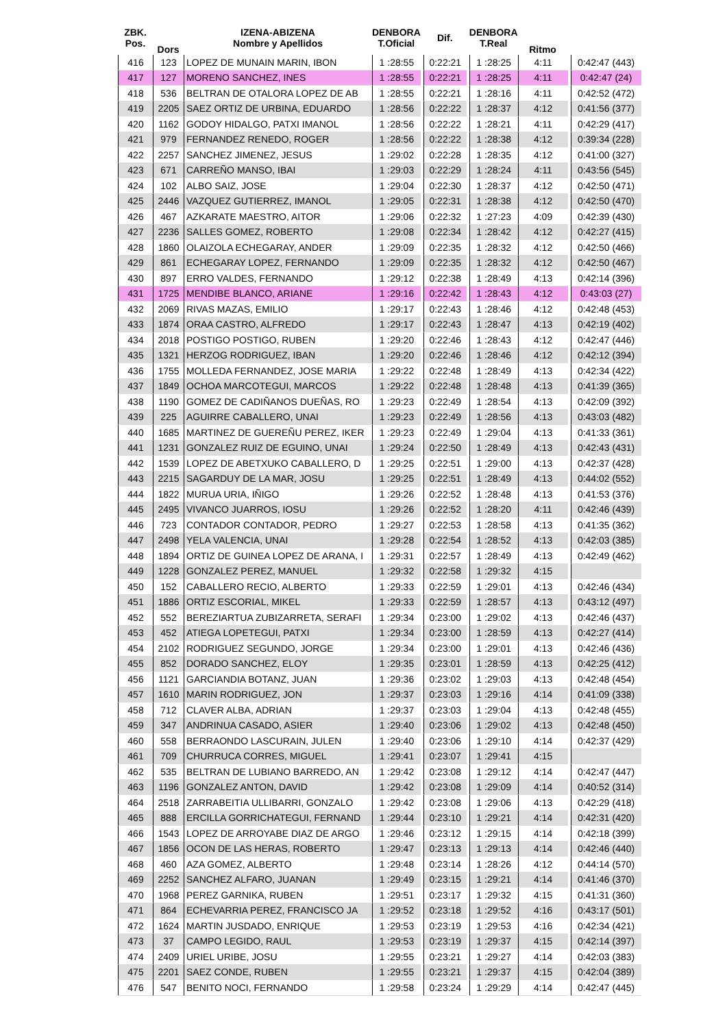| ZBK. Pos. | Dors | IZENA-ABIZENA Nombre y Apellidos | DENBORA T.Oficial | | Dif. | | DENBORA T.Real | Ritmo | | |
| --- | --- | --- | --- | --- | --- | --- | --- | --- | --- | --- |
| 416 | 123 | LOPEZ DE MUNAIN MARIN, IBON | 1 :28:55 | | 0:22:21 | | 1 :28:25 | 4:11 | | 0:42:47 (443) |
| 417 | 127 | MORENO SANCHEZ, INES | 1 :28:55 | | 0:22:21 | | 1 :28:25 | 4:11 | | 0:42:47 (24) |
| 418 | 536 | BELTRAN DE OTALORA LOPEZ DE AB | 1 :28:55 | | 0:22:21 | | 1 :28:16 | 4:11 | | 0:42:52 (472) |
| 419 | 2205 | SAEZ ORTIZ DE URBINA, EDUARDO | 1 :28:56 | | 0:22:22 | | 1 :28:37 | 4:12 | | 0:41:56 (377) |
| 420 | 1162 | GODOY HIDALGO, PATXI IMANOL | 1 :28:56 | | 0:22:22 | | 1 :28:21 | 4:11 | | 0:42:29 (417) |
| 421 | 979 | FERNANDEZ RENEDO, ROGER | 1 :28:56 | | 0:22:22 | | 1 :28:38 | 4:12 | | 0:39:34 (228) |
| 422 | 2257 | SANCHEZ JIMENEZ, JESUS | 1 :29:02 | | 0:22:28 | | 1 :28:35 | 4:12 | | 0:41:00 (327) |
| 423 | 671 | CARREÑO MANSO, IBAI | 1 :29:03 | | 0:22:29 | | 1 :28:24 | 4:11 | | 0:43:56 (545) |
| 424 | 102 | ALBO SAIZ, JOSE | 1 :29:04 | | 0:22:30 | | 1 :28:37 | 4:12 | | 0:42:50 (471) |
| 425 | 2446 | VAZQUEZ GUTIERREZ, IMANOL | 1 :29:05 | | 0:22:31 | | 1 :28:38 | 4:12 | | 0:42:50 (470) |
| 426 | 467 | AZKARATE MAESTRO, AITOR | 1 :29:06 | | 0:22:32 | | 1 :27:23 | 4:09 | | 0:42:39 (430) |
| 427 | 2236 | SALLES GOMEZ, ROBERTO | 1 :29:08 | | 0:22:34 | | 1 :28:42 | 4:12 | | 0:42:27 (415) |
| 428 | 1860 | OLAIZOLA ECHEGARAY, ANDER | 1 :29:09 | | 0:22:35 | | 1 :28:32 | 4:12 | | 0:42:50 (466) |
| 429 | 861 | ECHEGARAY LOPEZ, FERNANDO | 1 :29:09 | | 0:22:35 | | 1 :28:32 | 4:12 | | 0:42:50 (467) |
| 430 | 897 | ERRO VALDES, FERNANDO | 1 :29:12 | | 0:22:38 | | 1 :28:49 | 4:13 | | 0:42:14 (396) |
| 431 | 1725 | MENDIBE BLANCO, ARIANE | 1 :29:16 | | 0:22:42 | | 1 :28:43 | 4:12 | | 0:43:03 (27) |
| 432 | 2069 | RIVAS MAZAS, EMILIO | 1 :29:17 | | 0:22:43 | | 1 :28:46 | 4:12 | | 0:42:48 (453) |
| 433 | 1874 | ORAA CASTRO, ALFREDO | 1 :29:17 | | 0:22:43 | | 1 :28:47 | 4:13 | | 0:42:19 (402) |
| 434 | 2018 | POSTIGO POSTIGO, RUBEN | 1 :29:20 | | 0:22:46 | | 1 :28:43 | 4:12 | | 0:42:47 (446) |
| 435 | 1321 | HERZOG RODRIGUEZ, IBAN | 1 :29:20 | | 0:22:46 | | 1 :28:46 | 4:12 | | 0:42:12 (394) |
| 436 | 1755 | MOLLEDA FERNANDEZ, JOSE MARIA | 1 :29:22 | | 0:22:48 | | 1 :28:49 | 4:13 | | 0:42:34 (422) |
| 437 | 1849 | OCHOA MARCOTEGUI, MARCOS | 1 :29:22 | | 0:22:48 | | 1 :28:48 | 4:13 | | 0:41:39 (365) |
| 438 | 1190 | GOMEZ DE CADIÑANOS DUEÑAS, RO | 1 :29:23 | | 0:22:49 | | 1 :28:54 | 4:13 | | 0:42:09 (392) |
| 439 | 225 | AGUIRRE CABALLERO, UNAI | 1 :29:23 | | 0:22:49 | | 1 :28:56 | 4:13 | | 0:43:03 (482) |
| 440 | 1685 | MARTINEZ DE GUEREÑU PEREZ, IKER | 1 :29:23 | | 0:22:49 | | 1 :29:04 | 4:13 | | 0:41:33 (361) |
| 441 | 1231 | GONZALEZ RUIZ DE EGUINO, UNAI | 1 :29:24 | | 0:22:50 | | 1 :28:49 | 4:13 | | 0:42:43 (431) |
| 442 | 1539 | LOPEZ DE ABETXUKO CABALLERO, D | 1 :29:25 | | 0:22:51 | | 1 :29:00 | 4:13 | | 0:42:37 (428) |
| 443 | 2215 | SAGARDUY DE LA MAR, JOSU | 1 :29:25 | | 0:22:51 | | 1 :28:49 | 4:13 | | 0:44:02 (552) |
| 444 | 1822 | MURUA URIA, IÑIGO | 1 :29:26 | | 0:22:52 | | 1 :28:48 | 4:13 | | 0:41:53 (376) |
| 445 | 2495 | VIVANCO JUARROS, IOSU | 1 :29:26 | | 0:22:52 | | 1 :28:20 | 4:11 | | 0:42:46 (439) |
| 446 | 723 | CONTADOR CONTADOR, PEDRO | 1 :29:27 | | 0:22:53 | | 1 :28:58 | 4:13 | | 0:41:35 (362) |
| 447 | 2498 | YELA VALENCIA, UNAI | 1 :29:28 | | 0:22:54 | | 1 :28:52 | 4:13 | | 0:42:03 (385) |
| 448 | 1894 | ORTIZ DE GUINEA LOPEZ DE ARANA, I | 1 :29:31 | | 0:22:57 | | 1 :28:49 | 4:13 | | 0:42:49 (462) |
| 449 | 1228 | GONZALEZ PEREZ, MANUEL | 1 :29:32 | | 0:22:58 | | 1 :29:32 | 4:15 | | |
| 450 | 152 | CABALLERO RECIO, ALBERTO | 1 :29:33 | | 0:22:59 | | 1 :29:01 | 4:13 | | 0:42:46 (434) |
| 451 | 1886 | ORTIZ ESCORIAL, MIKEL | 1 :29:33 | | 0:22:59 | | 1 :28:57 | 4:13 | | 0:43:12 (497) |
| 452 | 552 | BEREZIARTUA ZUBIZARRETA, SERAFI | 1 :29:34 | | 0:23:00 | | 1 :29:02 | 4:13 | | 0:42:46 (437) |
| 453 | 452 | ATIEGA LOPETEGUI, PATXI | 1 :29:34 | | 0:23:00 | | 1 :28:59 | 4:13 | | 0:42:27 (414) |
| 454 | 2102 | RODRIGUEZ SEGUNDO, JORGE | 1 :29:34 | | 0:23:00 | | 1 :29:01 | 4:13 | | 0:42:46 (436) |
| 455 | 852 | DORADO SANCHEZ, ELOY | 1 :29:35 | | 0:23:01 | | 1 :28:59 | 4:13 | | 0:42:25 (412) |
| 456 | 1121 | GARCIANDIA BOTANZ, JUAN | 1 :29:36 | | 0:23:02 | | 1 :29:03 | 4:13 | | 0:42:48 (454) |
| 457 | 1610 | MARIN RODRIGUEZ, JON | 1 :29:37 | | 0:23:03 | | 1 :29:16 | 4:14 | | 0:41:09 (338) |
| 458 | 712 | CLAVER ALBA, ADRIAN | 1 :29:37 | | 0:23:03 | | 1 :29:04 | 4:13 | | 0:42:48 (455) |
| 459 | 347 | ANDRINUA CASADO, ASIER | 1 :29:40 | | 0:23:06 | | 1 :29:02 | 4:13 | | 0:42:48 (450) |
| 460 | 558 | BERRAONDO LASCURAIN, JULEN | 1 :29:40 | | 0:23:06 | | 1 :29:10 | 4:14 | | 0:42:37 (429) |
| 461 | 709 | CHURRUCA CORRES, MIGUEL | 1 :29:41 | | 0:23:07 | | 1 :29:41 | 4:15 | | |
| 462 | 535 | BELTRAN DE LUBIANO BARREDO, AN | 1 :29:42 | | 0:23:08 | | 1 :29:12 | 4:14 | | 0:42:47 (447) |
| 463 | 1196 | GONZALEZ ANTON, DAVID | 1 :29:42 | | 0:23:08 | | 1 :29:09 | 4:14 | | 0:40:52 (314) |
| 464 | 2518 | ZARRABEITIA ULLIBARRI, GONZALO | 1 :29:42 | | 0:23:08 | | 1 :29:06 | 4:13 | | 0:42:29 (418) |
| 465 | 888 | ERCILLA GORRICHATEGUI, FERNAND | 1 :29:44 | | 0:23:10 | | 1 :29:21 | 4:14 | | 0:42:31 (420) |
| 466 | 1543 | LOPEZ DE ARROYABE DIAZ DE ARGO | 1 :29:46 | | 0:23:12 | | 1 :29:15 | 4:14 | | 0:42:18 (399) |
| 467 | 1856 | OCON DE LAS HERAS, ROBERTO | 1 :29:47 | | 0:23:13 | | 1 :29:13 | 4:14 | | 0:42:46 (440) |
| 468 | 460 | AZA GOMEZ, ALBERTO | 1 :29:48 | | 0:23:14 | | 1 :28:26 | 4:12 | | 0:44:14 (570) |
| 469 | 2252 | SANCHEZ ALFARO, JUANAN | 1 :29:49 | | 0:23:15 | | 1 :29:21 | 4:14 | | 0:41:46 (370) |
| 470 | 1968 | PEREZ GARNIKA, RUBEN | 1 :29:51 | | 0:23:17 | | 1 :29:32 | 4:15 | | 0:41:31 (360) |
| 471 | 864 | ECHEVARRIA PEREZ, FRANCISCO JA | 1 :29:52 | | 0:23:18 | | 1 :29:52 | 4:16 | | 0:43:17 (501) |
| 472 | 1624 | MARTIN JUSDADO, ENRIQUE | 1 :29:53 | | 0:23:19 | | 1 :29:53 | 4:16 | | 0:42:34 (421) |
| 473 | 37 | CAMPO LEGIDO, RAUL | 1 :29:53 | | 0:23:19 | | 1 :29:37 | 4:15 | | 0:42:14 (397) |
| 474 | 2409 | URIEL URIBE, JOSU | 1 :29:55 | | 0:23:21 | | 1 :29:27 | 4:14 | | 0:42:03 (383) |
| 475 | 2201 | SAEZ CONDE, RUBEN | 1 :29:55 | | 0:23:21 | | 1 :29:37 | 4:15 | | 0:42:04 (389) |
| 476 | 547 | BENITO NOCI, FERNANDO | 1 :29:58 | | 0:23:24 | | 1 :29:29 | 4:14 | | 0:42:47 (445) |